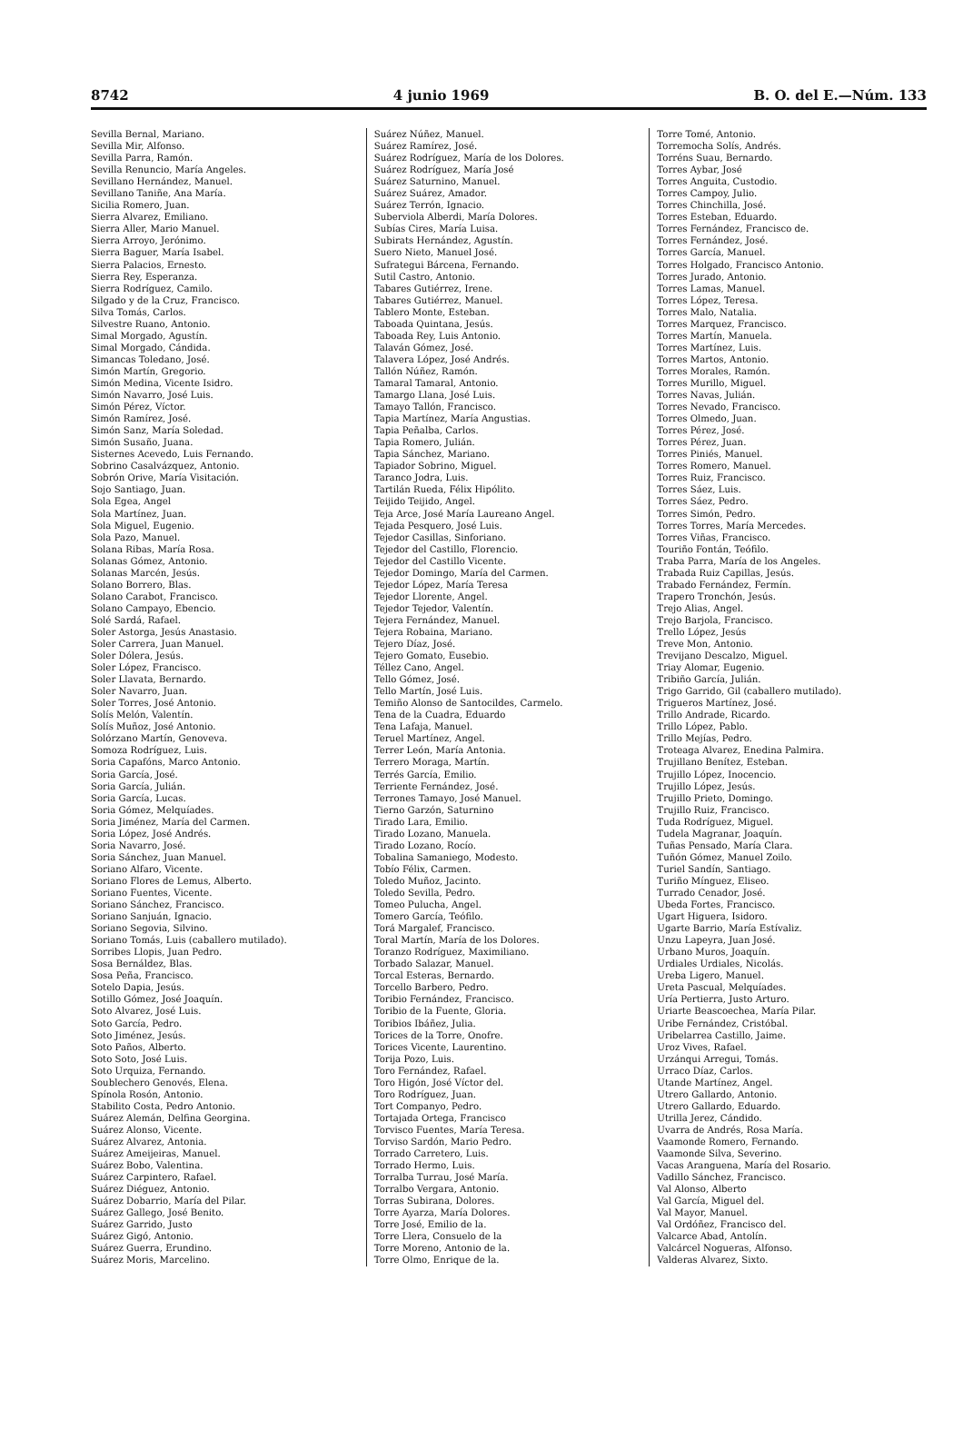8742 4 junio 1969 B. O. del E.—Núm. 133
Sevilla Bernal, Mariano.
Sevilla Mir, Alfonso.
Sevilla Parra, Ramón.
Sevilla Renuncio, María Angeles.
Sevillano Hernández, Manuel.
Sevillano Taniñe, Ana María.
Sicilia Romero, Juan.
Sierra Alvarez, Emiliano.
Sierra Aller, Mario Manuel.
Sierra Arroyo, Jerónimo.
Sierra Baguer, María Isabel.
Sierra Palacios, Ernesto.
Sierra Rey, Esperanza.
Sierra Rodríguez, Camilo.
Silgado y de la Cruz, Francisco.
Silva Tomás, Carlos.
Silvestre Ruano, Antonio.
Simal Morgado, Agustín.
Simal Morgado, Cándida.
Simancas Toledano, José.
Simón Martín, Gregorio.
Simón Medina, Vicente Isidro.
Simón Navarro, José Luis.
Simón Pérez, Víctor.
Simón Ramírez, José.
Simón Sanz, María Soledad.
Simón Susaño, Juana.
Sisternes Acevedo, Luis Fernando.
Sobrino Casalvázquez, Antonio.
Sobrón Orive, María Visitación.
Sojo Santiago, Juan.
Sola Egea, Angel
Sola Martínez, Juan.
Sola Miguel, Eugenio.
Sola Pazo, Manuel.
Solana Ribas, María Rosa.
Solanas Gómez, Antonio.
Solanas Marcén, Jesús.
Solano Borrero, Blas.
Solano Carabot, Francisco.
Solano Campayo, Ebencio.
Solé Sardá, Rafael.
Soler Astorga, Jesús Anastasio.
Soler Carrera, Juan Manuel.
Soler Dólera, Jesús.
Soler López, Francisco.
Soler Llavata, Bernardo.
Soler Navarro, Juan.
Soler Torres, José Antonio.
Solís Melón, Valentín.
Solís Muñoz, José Antonio.
Solórzano Martín, Genoveva.
Somoza Rodríguez, Luis.
Soria Capafóns, Marco Antonio.
Soria García, José.
Soria García, Julián.
Soria García, Lucas.
Soria Gómez, Melquíades.
Soria Jiménez, María del Carmen.
Soria López, José Andrés.
Soria Navarro, José.
Soria Sánchez, Juan Manuel.
Soriano Alfaro, Vicente.
Soriano Flores de Lemus, Alberto.
Soriano Fuentes, Vicente.
Soriano Sánchez, Francisco.
Soriano Sanjuán, Ignacio.
Soriano Segovia, Silvino.
Soriano Tomás, Luis (caballero mutilado).
Sorribes Llopis, Juan Pedro.
Sosa Bernáldez, Blas.
Sosa Peña, Francisco.
Sotelo Dapia, Jesús.
Sotillo Gómez, José Joaquín.
Soto Alvarez, José Luis.
Soto García, Pedro.
Soto Jiménez, Jesús.
Soto Paños, Alberto.
Soto Soto, José Luis.
Soto Urquiza, Fernando.
Soublechero Genovés, Elena.
Spínola Rosón, Antonio.
Stabilito Costa, Pedro Antonio.
Suárez Alemán, Delfina Georgina.
Suárez Alonso, Vicente.
Suárez Alvarez, Antonia.
Suárez Ameijeiras, Manuel.
Suárez Bobo, Valentina.
Suárez Carpintero, Rafael.
Suárez Diéguez, Antonio.
Suárez Dobarrio, María del Pilar.
Suárez Gallego, José Benito.
Suárez Garrido, Justo
Suárez Gigó, Antonio.
Suárez Guerra, Erundino.
Suárez Moris, Marcelino.
Suárez Núñez, Manuel.
Suárez Ramírez, José.
Suárez Rodríguez, María de los Dolores.
Suárez Rodríguez, María José
Suárez Saturnino, Manuel.
Suárez Suárez, Amador.
Suárez Terrón, Ignacio.
Suberviola Alberdi, María Dolores.
Subías Cires, María Luisa.
Subirats Hernández, Agustín.
Suero Nieto, Manuel José.
Sufrategui Bárcena, Fernando.
Sutil Castro, Antonio.
Tabares Gutiérrez, Irene.
Tabares Gutiérrez, Manuel.
Tablero Monte, Esteban.
Taboada Quintana, Jesús.
Taboada Rey, Luis Antonio.
Talaván Gómez, José.
Talavera López, José Andrés.
Tallón Núñez, Ramón.
Tamaral Tamaral, Antonio.
Tamargo Llana, José Luis.
Tamayo Tallón, Francisco.
Tapia Martínez, María Angustias.
Tapia Peñalba, Carlos.
Tapia Romero, Julián.
Tapia Sánchez, Mariano.
Tapiador Sobrino, Miguel.
Taranco Jodra, Luis.
Tartilán Rueda, Félix Hipólito.
Teijido Teijido, Angel.
Teja Arce, José María Laureano Angel.
Tejada Pesquero, José Luis.
Tejedor Casillas, Sinforiano.
Tejedor del Castillo, Florencio.
Tejedor del Castillo Vicente.
Tejedor Domingo, María del Carmen.
Tejedor López, María Teresa
Tejedor Llorente, Angel.
Tejedor Tejedor, Valentín.
Tejera Fernández, Manuel.
Tejera Robaina, Mariano.
Tejero Díaz, José.
Tejero Gomato, Eusebio.
Téllez Cano, Angel.
Tello Gómez, José.
Tello Martín, José Luis.
Temiño Alonso de Santocildes, Carmelo.
Tena de la Cuadra, Eduardo
Tena Lafaja, Manuel.
Teruel Martínez, Angel.
Terrer León, María Antonia.
Terrero Moraga, Martín.
Terrés García, Emilio.
Terriente Fernández, José.
Terrones Tamayo, José Manuel.
Tierno Garzón, Saturnino
Tirado Lara, Emilio.
Tirado Lozano, Manuela.
Tirado Lozano, Rocío.
Tobalina Samaniego, Modesto.
Tobío Félix, Carmen.
Toledo Muñoz, Jacinto.
Toledo Sevilla, Pedro.
Tomeo Pulucha, Angel.
Tomero García, Teófilo.
Torá Margalef, Francisco.
Toral Martín, María de los Dolores.
Toranzo Rodríguez, Maximiliano.
Torbado Salazar, Manuel.
Torcal Esteras, Bernardo.
Torcello Barbero, Pedro.
Toribio Fernández, Francisco.
Toribio de la Fuente, Gloria.
Toribios Ibáñez, Julia.
Torices de la Torre, Onofre.
Torices Vicente, Laurentino.
Torija Pozo, Luis.
Toro Fernández, Rafael.
Toro Higón, José Víctor del.
Toro Rodríguez, Juan.
Tort Companyo, Pedro.
Tortajada Ortega, Francisco
Torvisco Fuentes, María Teresa.
Torviso Sardón, Mario Pedro.
Torrado Carretero, Luis.
Torrado Hermo, Luis.
Torralba Turrau, José María.
Torralbo Vergara, Antonio.
Torras Subirana, Dolores.
Torre Ayarza, María Dolores.
Torre José, Emilio de la.
Torre Llera, Consuelo de la
Torre Moreno, Antonio de la.
Torre Olmo, Enrique de la.
Torre Tomé, Antonio.
Torremocha Solís, Andrés.
Torréns Suau, Bernardo.
Torres Aybar, José
Torres Anguita, Custodio.
Torres Campoy, Julio.
Torres Chinchilla, José.
Torres Esteban, Eduardo.
Torres Fernández, Francisco de.
Torres Fernández, José.
Torres García, Manuel.
Torres Holgado, Francisco Antonio.
Torres Jurado, Antonio.
Torres Lamas, Manuel.
Torres López, Teresa.
Torres Malo, Natalia.
Torres Marquez, Francisco.
Torres Martín, Manuela.
Torres Martínez, Luis.
Torres Martos, Antonio.
Torres Morales, Ramón.
Torres Murillo, Miguel.
Torres Navas, Julián.
Torres Nevado, Francisco.
Torres Olmedo, Juan.
Torres Pérez, José.
Torres Pérez, Juan.
Torres Piniés, Manuel.
Torres Romero, Manuel.
Torres Ruiz, Francisco.
Torres Sáez, Luis.
Torres Sáez, Pedro.
Torres Simón, Pedro.
Torres Torres, María Mercedes.
Torres Viñas, Francisco.
Touriño Fontán, Teófilo.
Traba Parra, María de los Angeles.
Trabada Ruiz Capillas, Jesús.
Trabado Fernández, Fermín.
Trapero Tronchón, Jesús.
Trejo Alias, Angel.
Trejo Barjola, Francisco.
Trello López, Jesús
Treve Mon, Antonio.
Trevijano Descalzo, Miguel.
Triay Alomar, Eugenio.
Tribiño García, Julián.
Trigo Garrido, Gil (caballero mutilado).
Trigueros Martínez, José.
Trillo Andrade, Ricardo.
Trillo López, Pablo.
Trillo Mejías, Pedro.
Troteaga Alvarez, Enedina Palmira.
Trujillano Benítez, Esteban.
Trujillo López, Inocencio.
Trujillo López, Jesús.
Trujillo Prieto, Domingo.
Trujillo Ruiz, Francisco.
Tuda Rodríguez, Miguel.
Tudela Magranar, Joaquín.
Tuñas Pensado, María Clara.
Tuñón Gómez, Manuel Zoilo.
Turiel Sandín, Santiago.
Turiño Mínguez, Eliseo.
Turrado Cenador, José.
Ubeda Fortes, Francisco.
Ugart Higuera, Isidoro.
Ugarte Barrio, María Estívaliz.
Unzu Lapeyra, Juan José.
Urbano Muros, Joaquín.
Urdiales Urdiales, Nicolás.
Ureba Ligero, Manuel.
Ureta Pascual, Melquíades.
Uría Pertierra, Justo Arturo.
Uriarte Beascoechea, María Pilar.
Uribe Fernández, Cristóbal.
Uribelarrea Castillo, Jaime.
Uroz Vives, Rafael.
Urzánqui Arregui, Tomás.
Urraco Díaz, Carlos.
Utande Martínez, Angel.
Utrero Gallardo, Antonio.
Utrero Gallardo, Eduardo.
Utrilla Jerez, Cándido.
Uvarra de Andrés, Rosa María.
Vaamonde Romero, Fernando.
Vaamonde Silva, Severino.
Vacas Aranguena, María del Rosario.
Vadillo Sánchez, Francisco.
Val Alonso, Alberto
Val García, Miguel del.
Val Mayor, Manuel.
Val Ordóñez, Francisco del.
Valcarce Abad, Antolín.
Valcárcel Nogueras, Alfonso.
Valderas Alvarez, Sixto.